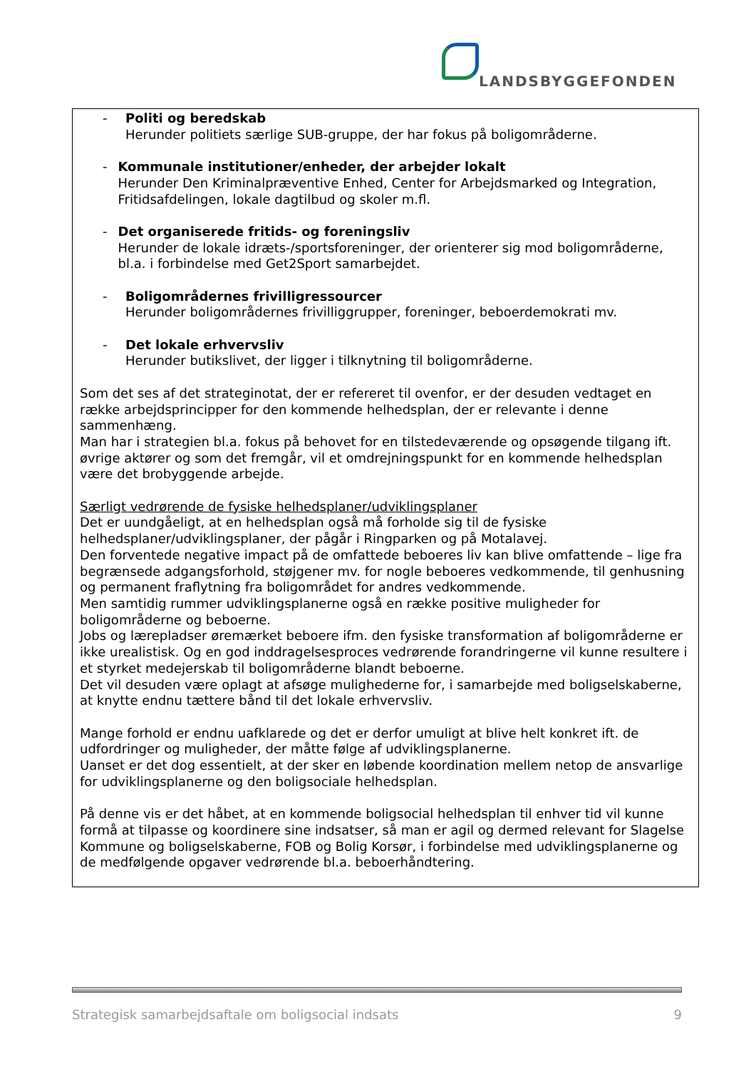LANDSBYGGEFONDEN
- Politi og beredskab
Herunder politiets særlige SUB-gruppe, der har fokus på boligområderne.
- Kommunale institutioner/enheder, der arbejder lokalt
Herunder Den Kriminalpræventive Enhed, Center for Arbejdsmarked og Integration, Fritidsafdelingen, lokale dagtilbud og skoler m.fl.
- Det organiserede fritids- og foreningsliv
Herunder de lokale idræts-/sportsforeninger, der orienterer sig mod boligområderne, bl.a. i forbindelse med Get2Sport samarbejdet.
- Boligområdernes frivilligressourcer
Herunder boligområdernes frivilliggrupper, foreninger, beboerdemokrati mv.
- Det lokale erhvervsliv
Herunder butikslivet, der ligger i tilknytning til boligområderne.
Som det ses af det strateginotat, der er refereret til ovenfor, er der desuden vedtaget en række arbejdsprincipper for den kommende helhedsplan, der er relevante i denne sammenhæng.
Man har i strategien bl.a. fokus på behovet for en tilstedeværende og opsøgende tilgang ift. øvrige aktører og som det fremgår, vil et omdrejningspunkt for en kommende helhedsplan være det brobyggende arbejde.
Særligt vedrørende de fysiske helhedsplaner/udviklingsplaner
Det er uundgåeligt, at en helhedsplan også må forholde sig til de fysiske helhedsplaner/udviklingsplaner, der pågår i Ringparken og på Motalavej.
Den forventede negative impact på de omfattede beboeres liv kan blive omfattende – lige fra begrænsede adgangsforhold, støjgener mv. for nogle beboeres vedkommende, til genhusning og permanent fraflytning fra boligområdet for andres vedkommende.
Men samtidig rummer udviklingsplanerne også en række positive muligheder for boligområderne og beboerne.
Jobs og lærepladser øremærket beboere ifm. den fysiske transformation af boligområderne er ikke urealistisk. Og en god inddragelsesproces vedrørende forandringerne vil kunne resultere i et styrket medejerskab til boligområderne blandt beboerne.
Det vil desuden være oplagt at afsøge mulighederne for, i samarbejde med boligselskaberne, at knytte endnu tættere bånd til det lokale erhvervsliv.
Mange forhold er endnu uafklarede og det er derfor umuligt at blive helt konkret ift. de udfordringer og muligheder, der måtte følge af udviklingsplanerne.
Uanset er det dog essentielt, at der sker en løbende koordination mellem netop de ansvarlige for udviklingsplanerne og den boligsociale helhedsplan.
På denne vis er det håbet, at en kommende boligsocial helhedsplan til enhver tid vil kunne formå at tilpasse og koordinere sine indsatser, så man er agil og dermed relevant for Slagelse Kommune og boligselskaberne, FOB og Bolig Korsør, i forbindelse med udviklingsplanerne og de medfølgende opgaver vedrørende bl.a. beboerhåndtering.
Strategisk samarbejdsaftale om boligsocial indsats 9